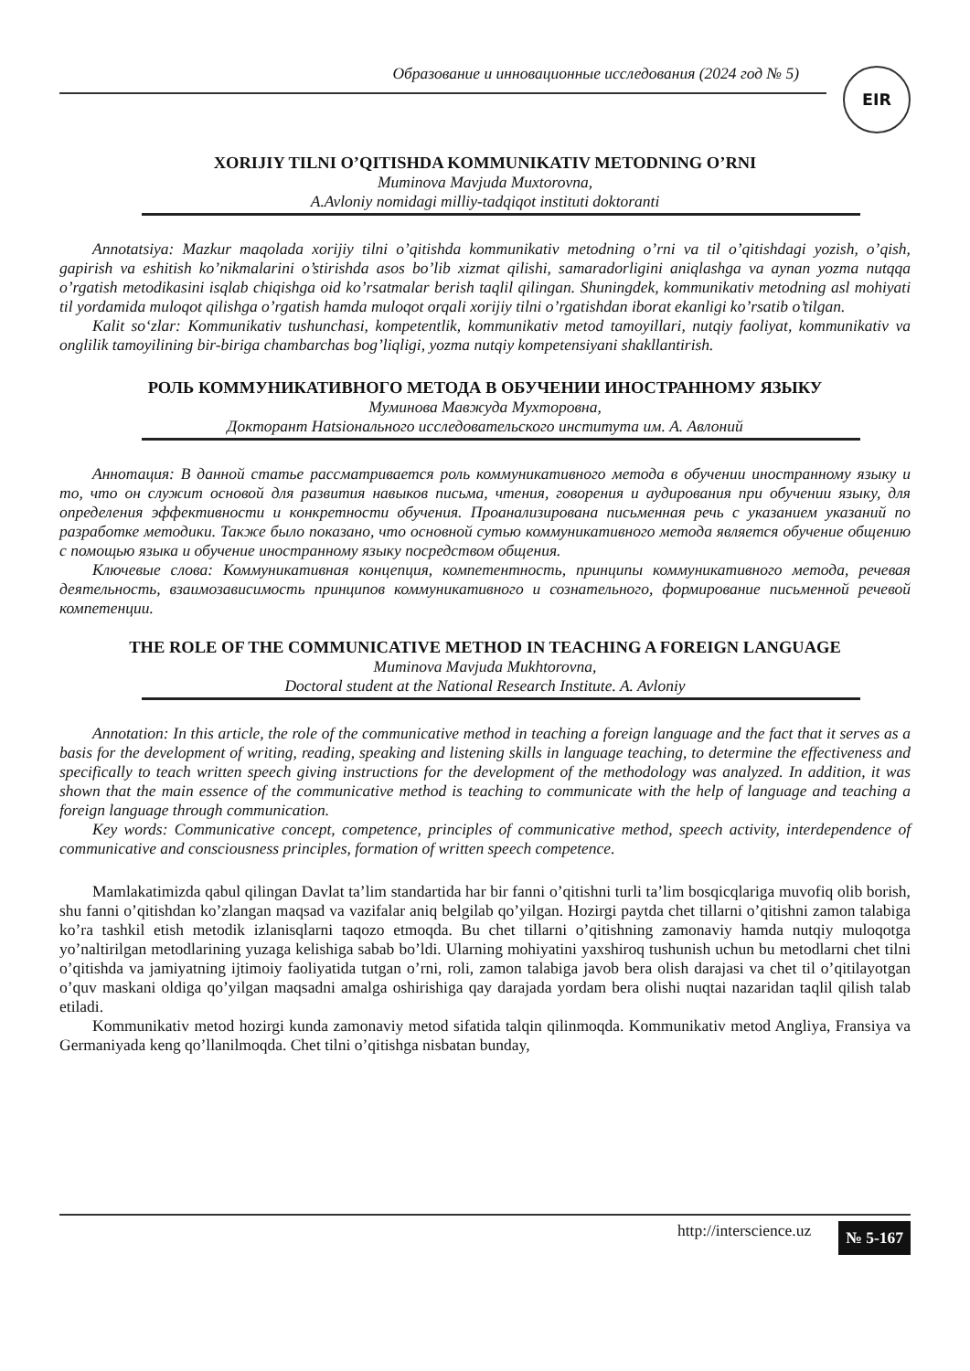Образование и инновационные исследования (2024 год № 5)
EIR
XORIJIY TILNI O’QITISHDA KOMMUNIKATIV METODNING O’RNI
Muminova Mavjuda Muxtorovna,
A.Avloniy nomidagi milliy-tadqiqot instituti doktoranti
Annotatsiya: Mazkur maqolada xorijiy tilni o’qitishda kommunikativ metodning o’rni va til o’qitishdagi yozish, o’qish, gapirish va eshitish ko’nikmalarini o’stirishda asos bo’lib xizmat qilishi, samaradorligini aniqlashga va aynan yozma nutqqa o’rgatish metodikasini isqlab chiqishga oid ko’rsatmalar berish taqlil qilingan. Shuningdek, kommunikativ metodning asl mohiyati til yordamida muloqot qilishga o’rgatish hamda muloqot orqali xorijiy tilni o’rgatishdan iborat ekanligi ko’rsatib o’tilgan.
Kalit so‘zlar: Kommunikativ tushunchasi, kompetentlik, kommunikativ metod tamoyillari, nutqiy faoliyat, kommunikativ va onglilik tamoyilining bir-biriga chambarchas bog’liqligi, yozma nutqiy kompetensiyani shakllantirish.
РОЛЬ КОММУНИКАТИВНОГО МЕТОДА В ОБУЧЕНИИ ИНОСТРАННОМУ ЯЗЫКУ
Муминова Мавжуда Мухторовна,
Докторант Наtsіонального исследовательского института им. А. Авлоний
Аннотация: В данной статье рассматривается роль коммуникативного метода в обучении иностранному языку и то, что он служит основой для развития навыков письма, чтения, говорения и аудирования при обучении языку, для определения эффективности и конкретности обучения. Проанализирована письменная речь с указанием указаний по разработке методики. Также было показано, что основной сутью коммуникативного метода является обучение общению с помощью языка и обучение иностранному языку посредством общения.
Ключевые слова: Коммуникативная концепция, компетентность, принципы коммуникативного метода, речевая деятельность, взаимозависимость принципов коммуникативного и сознательного, формирование письменной речевой компетенции.
THE ROLE OF THE COMMUNICATIVE METHOD IN TEACHING A FOREIGN LANGUAGE
Muminova Mavjuda Mukhtorovna,
Doctoral student at the National Research Institute. A. Avloniy
Annotation: In this article, the role of the communicative method in teaching a foreign language and the fact that it serves as a basis for the development of writing, reading, speaking and listening skills in language teaching, to determine the effectiveness and specifically to teach written speech giving instructions for the development of the methodology was analyzed. In addition, it was shown that the main essence of the communicative method is teaching to communicate with the help of language and teaching a foreign language through communication.
Key words: Communicative concept, competence, principles of communicative method, speech activity, interdependence of communicative and consciousness principles, formation of written speech competence.
Mamlakatimizda qabul qilingan Davlat ta’lim standartida har bir fanni o’qitishni turli ta’lim bosqicqlariga muvofiq olib borish, shu fanni o’qitishdan ko’zlangan maqsad va vazifalar aniq belgilab qo’yilgan. Hozirgi paytda chet tillarni o’qitishni zamon talabiga ko’ra tashkil etish metodik izlanisqlarni taqozo etmoqda. Bu chet tillarni o’qitishning zamonaviy hamda nutqiy muloqotga yo’naltirilgan metodlarining yuzaga kelishiga sabab bo’ldi. Ularning mohiyatini yaxshiroq tushunish uchun bu metodlarni chet tilni o’qitishda va jamiyatning ijtimoiy faoliyatida tutgan o’rni, roli, zamon talabiga javob bera olish darajasi va chet til o’qitilayotgan o’quv maskani oldiga qo’yilgan maqsadni amalga oshirishiga qay darajada yordam bera olishi nuqtai nazaridan taqlil qilish talab etiladi.
Kommunikativ metod hozirgi kunda zamonaviy metod sifatida talqin qilinmoqda. Kommunikativ metod Angliya, Fransiya va Germaniyada keng qo’llanilmoqda. Chet tilni o’qitishga nisbatan bunday,
http://interscience.uz № 5-167